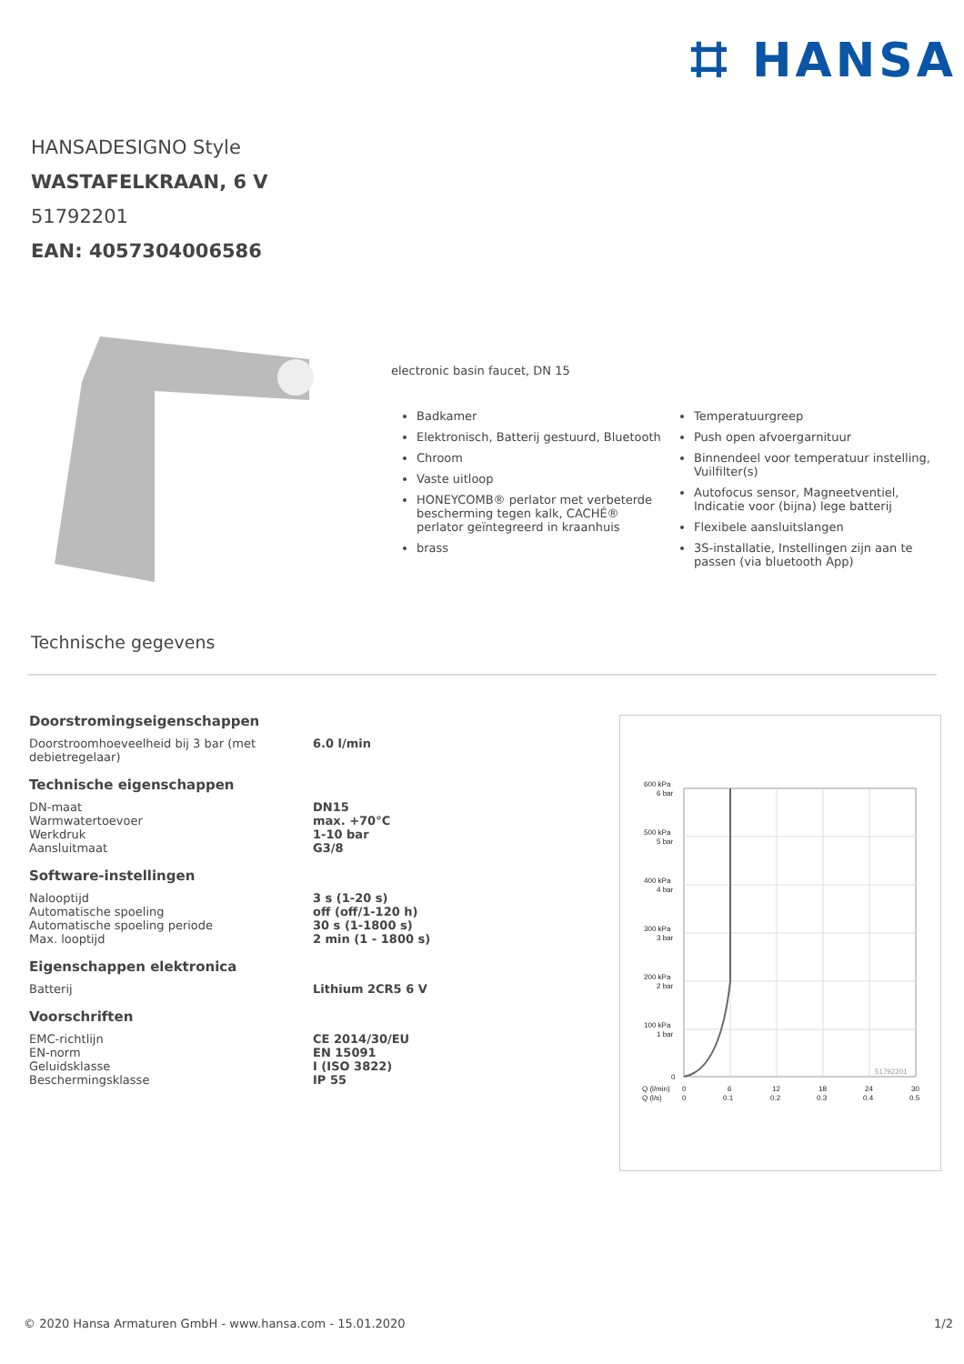⌗ HANSA
HANSADESIGNO Style
WASTAFELKRAAN, 6 V
51792201
EAN: 4057304006586
electronic basin faucet, DN 15
Badkamer
Elektronisch, Batterij gestuurd, Bluetooth
Chroom
Vaste uitloop
HONEYCOMB® perlator met verbeterde bescherming tegen kalk, CACHÉ® perlator geïntegreerd in kraanhuis
brass
Temperatuurgreep
Push open afvoergarnituur
Binnendeel voor temperatuur instelling, Vuilfilter(s)
Autofocus sensor, Magneetventiel, Indicatie voor (bijna) lege batterij
Flexibele aansluitslangen
3S-installatie, Instellingen zijn aan te passen (via bluetooth App)
Technische gegevens
Doorstromingseigenschappen
| Doorstroomhoeveelheid bij 3 bar (met debietregelaar) | 6.0 l/min |
Technische eigenschappen
| DN-maat | DN15 |
| Warmwatertoevoer | max. +70°C |
| Werkdruk | 1-10 bar |
| Aansluitmaat | G3/8 |
Software-instellingen
| Nalooptijd | 3 s (1-20 s) |
| Automatische spoeling | off (off/1-120 h) |
| Automatische spoeling periode | 30 s (1-1800 s) |
| Max. looptijd | 2 min (1 - 1800 s) |
Eigenschappen elektronica
| Batterij | Lithium 2CR5 6 V |
Voorschriften
| EMC-richtlijn | CE 2014/30/EU |
| EN-norm | EN 15091 |
| Geluidsklasse | I (ISO 3822) |
| Beschermingsklasse | IP 55 |
600 kPa
6 bar
500 kPa
5 bar
400 kPa
4 bar
300 kPa
3 bar
200 kPa
2 bar
100 kPa
1 bar
0
51792201
Q (l/min)
0
6
12
18
24
30
Q (l/s)
0
0.1
0.2
0.3
0.4
0.5
© 2020 Hansa Armaturen GmbH - www.hansa.com - 15.01.2020 1/2